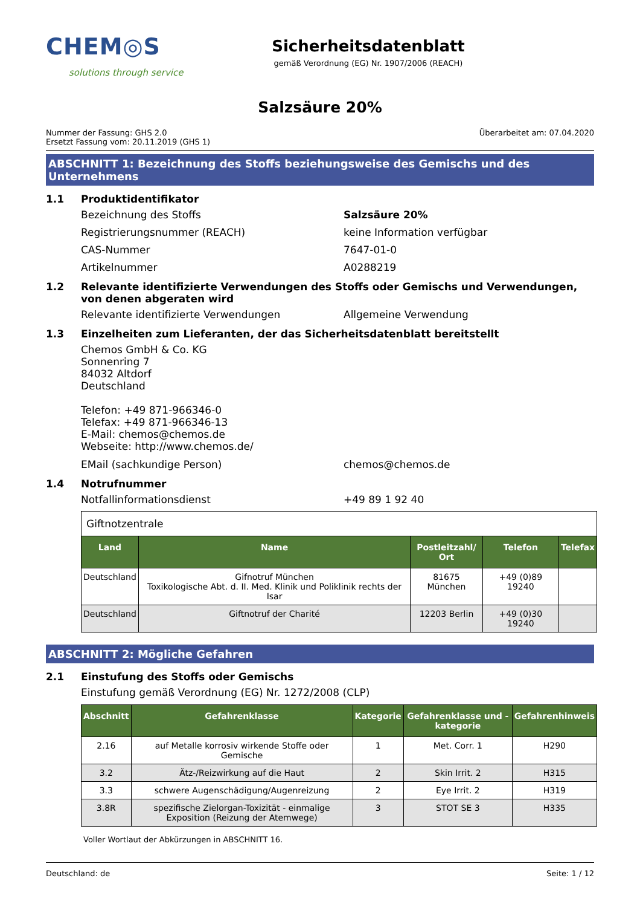CHEM◎S
solutions through service
Sicherheitsdatenblatt
gemäß Verordnung (EG) Nr. 1907/2006 (REACH)
Salzsäure 20%
Nummer der Fassung: GHS 2.0
Ersetzt Fassung vom: 20.11.2019 (GHS 1)
Überarbeitet am: 07.04.2020
ABSCHNITT 1: Bezeichnung des Stoffs beziehungsweise des Gemischs und des Unternehmens
1.1 Produktidentifikator
Bezeichnung des Stoffs Salzsäure 20%
Registrierungsnummer (REACH) keine Information verfügbar
CAS-Nummer 7647-01-0
Artikelnummer A0288219
1.2 Relevante identifizierte Verwendungen des Stoffs oder Gemischs und Verwendungen, von denen abgeraten wird
Relevante identifizierte Verwendungen Allgemeine Verwendung
1.3 Einzelheiten zum Lieferanten, der das Sicherheitsdatenblatt bereitstellt
Chemos GmbH & Co. KG
Sonnenring 7
84032 Altdorf
Deutschland
Telefon: +49 871-966346-0
Telefax: +49 871-966346-13
E-Mail: chemos@chemos.de
Webseite: http://www.chemos.de/
EMail (sachkundige Person) chemos@chemos.de
1.4 Notrufnummer
Notfallinformationsdienst +49 89 1 92 40
| Giftnotzentrale | | | | |
| Land | Name | Postleitzahl/ Ort | Telefon | Telefax |
| Deutschland | Gifnotruf München Toxikologische Abt. d. II. Med. Klinik und Poliklinik rechts der Isar | 81675 München | +49 (0)89 19240 | |
| Deutschland | Giftnotruf der Charité | 12203 Berlin | +49 (0)30 19240 | |
ABSCHNITT 2: Mögliche Gefahren
2.1 Einstufung des Stoffs oder Gemischs
Einstufung gemäß Verordnung (EG) Nr. 1272/2008 (CLP)
| Abschnitt | Gefahrenklasse | Kategorie | Gefahrenklasse und -kategorie | Gefahrenhinweis |
| --- | --- | --- | --- | --- |
| 2.16 | auf Metalle korrosiv wirkende Stoffe oder Gemische | 1 | Met. Corr. 1 | H290 |
| 3.2 | Ätz-/Reizwirkung auf die Haut | 2 | Skin Irrit. 2 | H315 |
| 3.3 | schwere Augenschädigung/Augenreizung | 2 | Eye Irrit. 2 | H319 |
| 3.8R | spezifische Zielorgan-Toxizität - einmalige Exposition (Reizung der Atemwege) | 3 | STOT SE 3 | H335 |
Voller Wortlaut der Abkürzungen in ABSCHNITT 16.
Deutschland: de Seite: 1 / 12